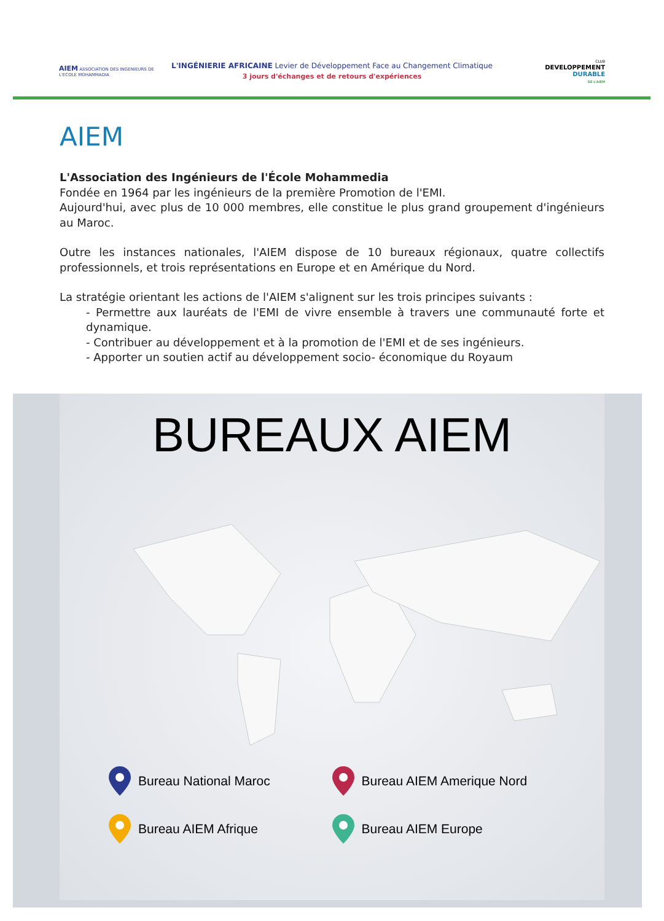AIEM ASSOCIATION DES INGENIEURS DE L'ECOLE MOHAMMADIA
L'INGÉNIERIE AFRICAINE Levier de Développement Face au Changement Climatique
3 jours d'échanges et de retours d'expériences
CLUB
DEVELOPPEMENT
DURABLE
DE L'AIEM
AIEM
L'Association des Ingénieurs de l'École Mohammedia
Fondée en 1964 par les ingénieurs de la première Promotion de l'EMI.
Aujourd'hui, avec plus de 10 000 membres, elle constitue le plus grand groupement d'ingénieurs au Maroc.
Outre les instances nationales, l'AIEM dispose de 10 bureaux régionaux, quatre collectifs professionnels, et trois représentations en Europe et en Amérique du Nord.
La stratégie orientant les actions de l'AIEM s'alignent sur les trois principes suivants :
- Permettre aux lauréats de l'EMI de vivre ensemble à travers une communauté forte et dynamique.
- Contribuer au développement et à la promotion de l'EMI et de ses ingénieurs.
- Apporter un soutien actif au développement socio- économique du Royaum
BUREAUX AIEM
Bureau National Maroc
Bureau AIEM Amerique Nord
Bureau AIEM Afrique
Bureau AIEM Europe